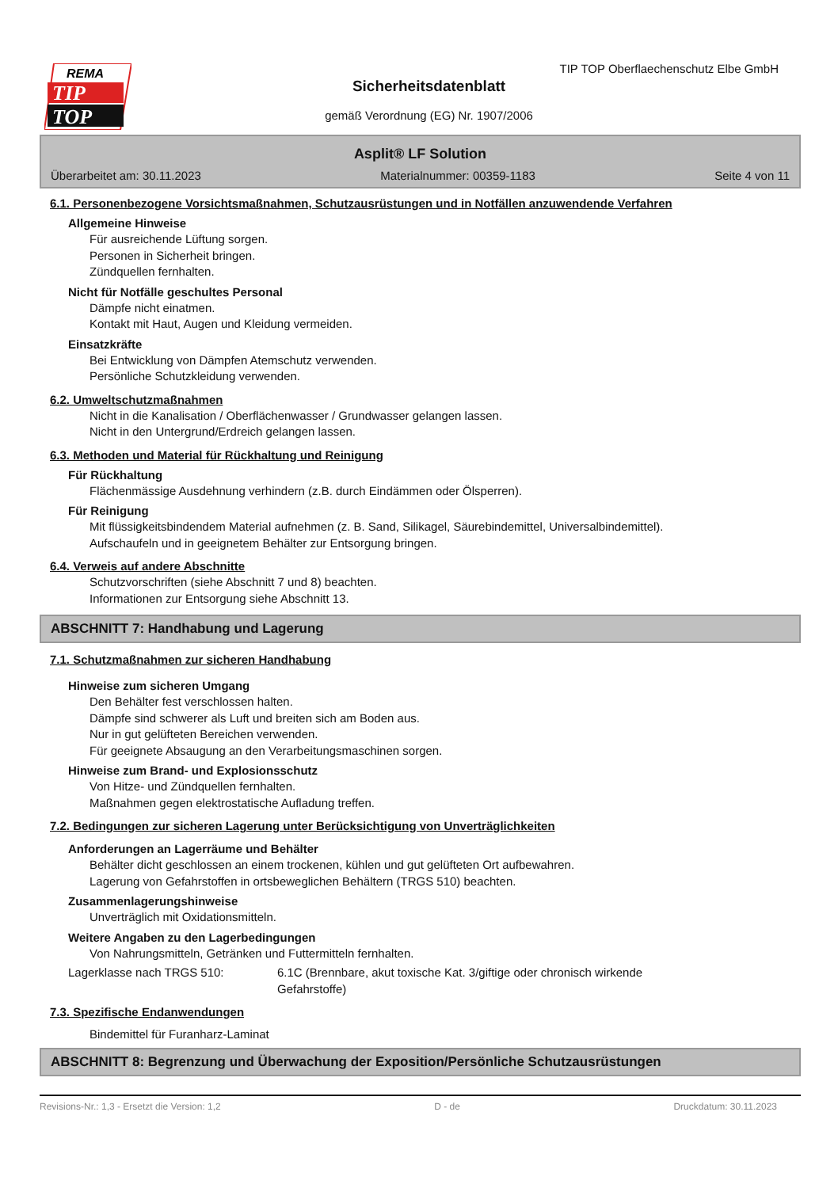REMA
TIP
TOP
TIP TOP Oberflaechenschutz Elbe GmbH
Sicherheitsdatenblatt
gemäß Verordnung (EG) Nr. 1907/2006
Asplit® LF Solution
Überarbeitet am: 30.11.2023 Materialnummer: 00359-1183 Seite 4 von 11
6.1. Personenbezogene Vorsichtsmaßnahmen, Schutzausrüstungen und in Notfällen anzuwendende Verfahren
Allgemeine Hinweise
Für ausreichende Lüftung sorgen.
Personen in Sicherheit bringen.
Zündquellen fernhalten.
Nicht für Notfälle geschultes Personal
Dämpfe nicht einatmen.
Kontakt mit Haut, Augen und Kleidung vermeiden.
Einsatzkräfte
Bei Entwicklung von Dämpfen Atemschutz verwenden.
Persönliche Schutzkleidung verwenden.
6.2. Umweltschutzmaßnahmen
Nicht in die Kanalisation / Oberflächenwasser / Grundwasser gelangen lassen.
Nicht in den Untergrund/Erdreich gelangen lassen.
6.3. Methoden und Material für Rückhaltung und Reinigung
Für Rückhaltung
Flächenmässige Ausdehnung verhindern (z.B. durch Eindämmen oder Ölsperren).
Für Reinigung
Mit flüssigkeitsbindendem Material aufnehmen (z. B. Sand, Silikagel, Säurebindemittel, Universalbindemittel).
Aufschaufeln und in geeignetem Behälter zur Entsorgung bringen.
6.4. Verweis auf andere Abschnitte
Schutzvorschriften (siehe Abschnitt 7 und 8) beachten.
Informationen zur Entsorgung siehe Abschnitt 13.
ABSCHNITT 7: Handhabung und Lagerung
7.1. Schutzmaßnahmen zur sicheren Handhabung
Hinweise zum sicheren Umgang
Den Behälter fest verschlossen halten.
Dämpfe sind schwerer als Luft und breiten sich am Boden aus.
Nur in gut gelüfteten Bereichen verwenden.
Für geeignete Absaugung an den Verarbeitungsmaschinen sorgen.
Hinweise zum Brand- und Explosionsschutz
Von Hitze- und Zündquellen fernhalten.
Maßnahmen gegen elektrostatische Aufladung treffen.
7.2. Bedingungen zur sicheren Lagerung unter Berücksichtigung von Unverträglichkeiten
Anforderungen an Lagerräume und Behälter
Behälter dicht geschlossen an einem trockenen, kühlen und gut gelüfteten Ort aufbewahren.
Lagerung von Gefahrstoffen in ortsbeweglichen Behältern (TRGS 510) beachten.
Zusammenlagerungshinweise
Unverträglich mit Oxidationsmitteln.
Weitere Angaben zu den Lagerbedingungen
Von Nahrungsmitteln, Getränken und Futtermitteln fernhalten.
Lagerklasse nach TRGS 510: 6.1C (Brennbare, akut toxische Kat. 3/giftige oder chronisch wirkende
Gefahrstoffe)
7.3. Spezifische Endanwendungen
Bindemittel für Furanharz-Laminat
ABSCHNITT 8: Begrenzung und Überwachung der Exposition/Persönliche Schutzausrüstungen
Revisions-Nr.: 1,3 - Ersetzt die Version: 1,2 D - de Druckdatum: 30.11.2023